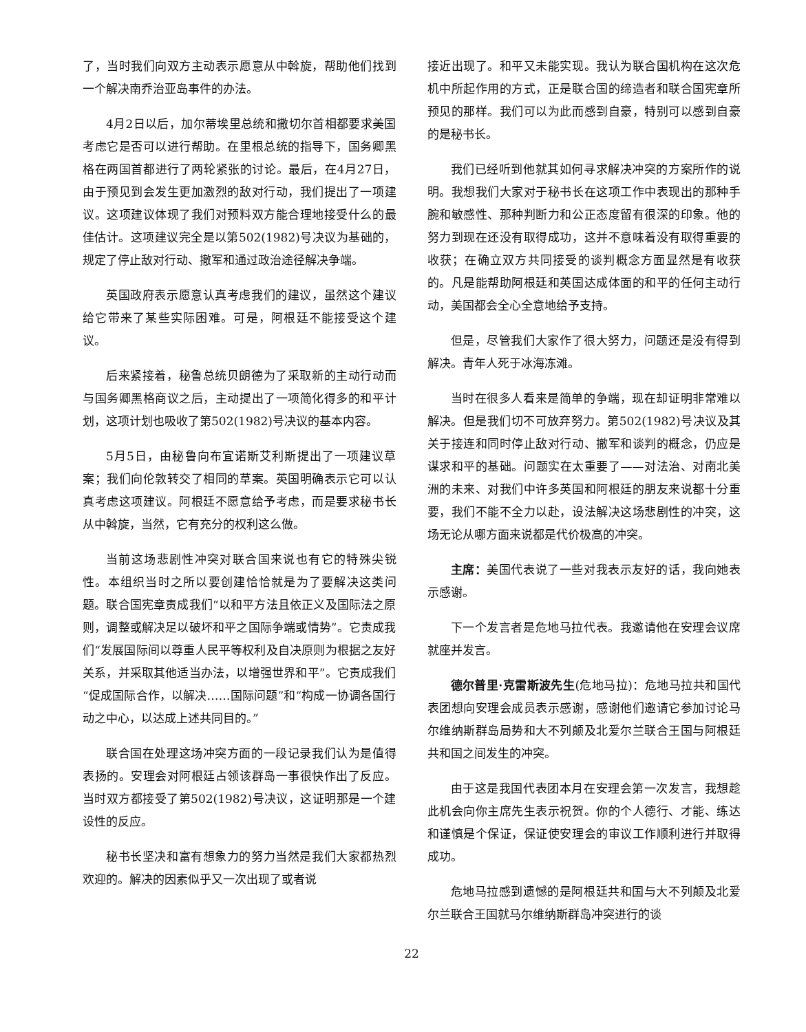了，当时我们向双方主动表示愿意从中斡旋，帮助他们找到一个解决南乔治亚岛事件的办法。
4月2日以后，加尔蒂埃里总统和撒切尔首相都要求美国考虑它是否可以进行帮助。在里根总统的指导下，国务卿黑格在两国首都进行了两轮紧张的讨论。最后，在4月27日，由于预见到会发生更加激烈的敌对行动，我们提出了一项建议。这项建议体现了我们对预料双方能合理地接受什么的最佳估计。这项建议完全是以第502(1982)号决议为基础的，规定了停止敌对行动、撤军和通过政治途径解决争端。
英国政府表示愿意认真考虑我们的建议，虽然这个建议给它带来了某些实际困难。可是，阿根廷不能接受这个建议。
后来紧接着，秘鲁总统贝朗德为了采取新的主动行动而与国务卿黑格商议之后，主动提出了一项简化得多的和平计划，这项计划也吸收了第502(1982)号决议的基本内容。
5月5日，由秘鲁向布宜诺斯艾利斯提出了一项建议草案；我们向伦敦转交了相同的草案。英国明确表示它可以认真考虑这项建议。阿根廷不愿意给予考虑，而是要求秘书长从中斡旋，当然，它有充分的权利这么做。
当前这场悲剧性冲突对联合国来说也有它的特殊尖锐性。本组织当时之所以要创建恰恰就是为了要解决这类问题。联合国宪章责成我们“以和平方法且依正义及国际法之原则，调整或解决足以破坏和平之国际争端或情势”。它责成我们“发展国际间以尊重人民平等权利及自决原则为根据之友好关系，并采取其他适当办法，以增强世界和平”。它责成我们“促成国际合作，以解决……国际问题”和“构成一协调各国行动之中心，以达成上述共同目的。”
联合国在处理这场冲突方面的一段记录我们认为是值得表扬的。安理会对阿根廷占领该群岛一事很快作出了反应。当时双方都接受了第502(1982)号决议，这证明那是一个建设性的反应。
秘书长坚决和富有想象力的努力当然是我们大家都热烈欢迎的。解决的因素似乎又一次出现了或者说
接近出现了。和平又未能实现。我认为联合国机构在这次危机中所起作用的方式，正是联合国的缔造者和联合国宪章所预见的那样。我们可以为此而感到自豪，特别可以感到自豪的是秘书长。
我们已经听到他就其如何寻求解决冲突的方案所作的说明。我想我们大家对于秘书长在这项工作中表现出的那种手腕和敏感性、那种判断力和公正态度留有很深的印象。他的努力到现在还没有取得成功，这并不意味着没有取得重要的收获；在确立双方共同接受的谈判概念方面显然是有收获的。凡是能帮助阿根廷和英国达成体面的和平的任何主动行动，美国都会全心全意地给予支持。
但是，尽管我们大家作了很大努力，问题还是没有得到解决。青年人死于冰海冻滩。
当时在很多人看来是简单的争端，现在却证明非常难以解决。但是我们切不可放弃努力。第502(1982)号决议及其关于接连和同时停止敌对行动、撤军和谈判的概念，仍应是谋求和平的基础。问题实在太重要了——对法治、对南北美洲的未来、对我们中许多英国和阿根廷的朋友来说都十分重要，我们不能不全力以赴，设法解决这场悲剧性的冲突，这场无论从哪方面来说都是代价极高的冲突。
主席：美国代表说了一些对我表示友好的话，我向她表示感谢。
下一个发言者是危地马拉代表。我邀请他在安理会议席就座并发言。
德尔普里·克雷斯波先生(危地马拉)：危地马拉共和国代表团想向安理会成员表示感谢，感谢他们邀请它参加讨论马尔维纳斯群岛局势和大不列颠及北爱尔兰联合王国与阿根廷共和国之间发生的冲突。
由于这是我国代表团本月在安理会第一次发言，我想趁此机会向你主席先生表示祝贺。你的个人德行、才能、练达和谨慎是个保证，保证使安理会的审议工作顺利进行并取得成功。
危地马拉感到遗憾的是阿根廷共和国与大不列颠及北爱尔兰联合王国就马尔维纳斯群岛冲突进行的谈
22